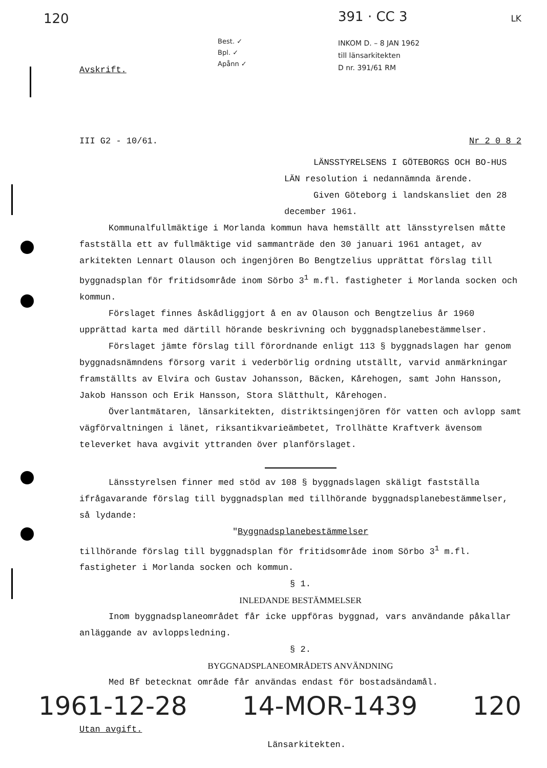120
Avskrift.
Best. ✓
Bpl. ✓
Apånn ✓
391 · CC 3
INKOM D. – 8 JAN 1962
till länsarkitekten
D nr. 391/61 RM
LK
III G2 - 10/61. Nr 2 0 8 2
LÄNSSTYRELSENS I GÖTEBORGS OCH BO-HUS LÄN resolution i nedannämnda ärende.
Given Göteborg i landskansliet den 28 december 1961.
Kommunalfullmäktige i Morlanda kommun hava hemställt att länsstyrelsen måtte fastställa ett av fullmäktige vid sammanträde den 30 januari 1961 antaget, av arkitekten Lennart Olauson och ingenjören Bo Bengtzelius upprättat förslag till byggnadsplan för fritidsområde inom Sörbo 3<sup>1</sup> m.fl. fastigheter i Morlanda socken och kommun.
Förslaget finnes åskådliggjort å en av Olauson och Bengtzelius år 1960 upprättad karta med därtill hörande beskrivning och byggnadsplanebestämmelser.
Förslaget jämte förslag till förordnande enligt 113 § byggnadslagen har genom byggnadsnämndens försorg varit i vederbörlig ordning utställt, varvid anmärkningar framställts av Elvira och Gustav Johansson, Bäcken, Kårehogen, samt John Hansson, Jakob Hansson och Erik Hansson, Stora Slätthult, Kårehogen.
Överlantmätaren, länsarkitekten, distriktsingenjören för vatten och avlopp samt vägförvaltningen i länet, riksantikvarieämbetet, Trollhätte Kraftverk ävensom televerket hava avgivit yttranden över planförslaget.
Länsstyrelsen finner med stöd av 108 § byggnadslagen skäligt fastställa ifrågavarande förslag till byggnadsplan med tillhörande byggnadsplanebestämmelser, så lydande:
"Byggnadsplanebestämmelser
tillhörande förslag till byggnadsplan för fritidsområde inom Sörbo 3<sup>1</sup> m.fl. fastigheter i Morlanda socken och kommun.
§ 1.
INLEDANDE BESTÄMMELSER
Inom byggnadsplaneområdet får icke uppföras byggnad, vars användande påkallar anläggande av avloppsledning.
§ 2.
BYGGNADSPLANEOMRÅDETS ANVÄNDNING
Med Bf betecknat område får användas endast för bostadsändamål.
1961-12-28 14-MOR-1439 120
Utan avgift. Länsarkitekten.